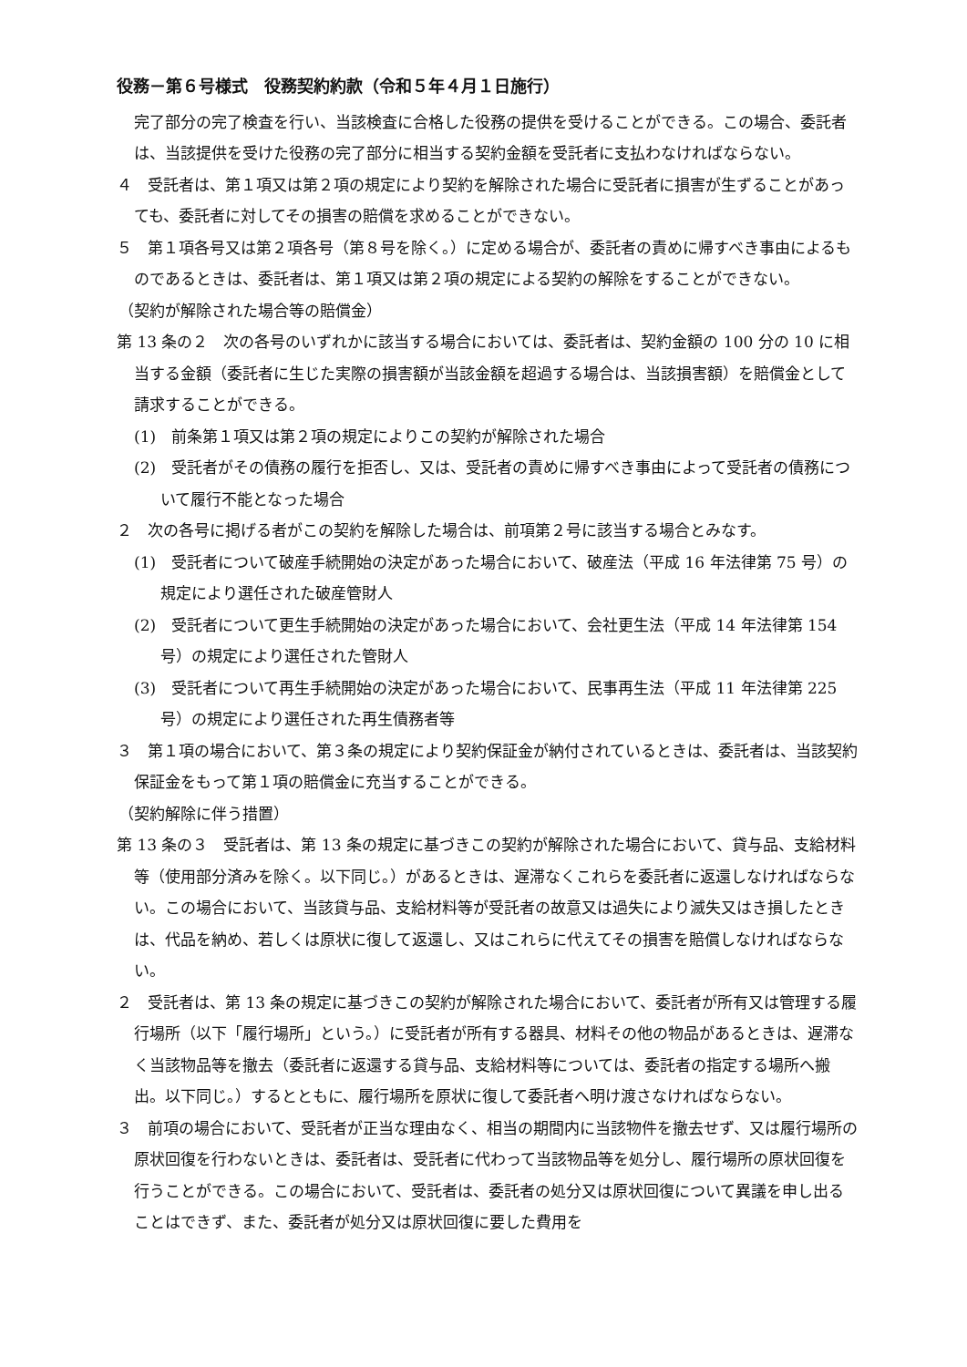役務－第６号様式　役務契約約款（令和５年４月１日施行）
完了部分の完了検査を行い、当該検査に合格した役務の提供を受けることができる。この場合、委託者は、当該提供を受けた役務の完了部分に相当する契約金額を受託者に支払わなければならない。
４　受託者は、第１項又は第２項の規定により契約を解除された場合に受託者に損害が生ずることがあっても、委託者に対してその損害の賠償を求めることができない。
５　第１項各号又は第２項各号（第８号を除く。）に定める場合が、委託者の責めに帰すべき事由によるものであるときは、委託者は、第１項又は第２項の規定による契約の解除をすることができない。
（契約が解除された場合等の賠償金）
第 13 条の２　次の各号のいずれかに該当する場合においては、委託者は、契約金額の 100 分の 10 に相当する金額（委託者に生じた実際の損害額が当該金額を超過する場合は、当該損害額）を賠償金として請求することができる。
(1)　前条第１項又は第２項の規定によりこの契約が解除された場合
(2)　受託者がその債務の履行を拒否し、又は、受託者の責めに帰すべき事由によって受託者の債務について履行不能となった場合
２　次の各号に掲げる者がこの契約を解除した場合は、前項第２号に該当する場合とみなす。
(1)　受託者について破産手続開始の決定があった場合において、破産法（平成 16 年法律第 75 号）の規定により選任された破産管財人
(2)　受託者について更生手続開始の決定があった場合において、会社更生法（平成 14 年法律第 154 号）の規定により選任された管財人
(3)　受託者について再生手続開始の決定があった場合において、民事再生法（平成 11 年法律第 225 号）の規定により選任された再生債務者等
３　第１項の場合において、第３条の規定により契約保証金が納付されているときは、委託者は、当該契約保証金をもって第１項の賠償金に充当することができる。
（契約解除に伴う措置）
第 13 条の３　受託者は、第 13 条の規定に基づきこの契約が解除された場合において、貸与品、支給材料等（使用部分済みを除く。以下同じ。）があるときは、遅滞なくこれらを委託者に返還しなければならない。この場合において、当該貸与品、支給材料等が受託者の故意又は過失により滅失又はき損したときは、代品を納め、若しくは原状に復して返還し、又はこれらに代えてその損害を賠償しなければならない。
２　受託者は、第 13 条の規定に基づきこの契約が解除された場合において、委託者が所有又は管理する履行場所（以下「履行場所」という。）に受託者が所有する器具、材料その他の物品があるときは、遅滞なく当該物品等を撤去（委託者に返還する貸与品、支給材料等については、委託者の指定する場所へ搬出。以下同じ。）するとともに、履行場所を原状に復して委託者へ明け渡さなければならない。
３　前項の場合において、受託者が正当な理由なく、相当の期間内に当該物件を撤去せず、又は履行場所の原状回復を行わないときは、委託者は、受託者に代わって当該物品等を処分し、履行場所の原状回復を行うことができる。この場合において、受託者は、委託者の処分又は原状回復について異議を申し出ることはできず、また、委託者が処分又は原状回復に要した費用を